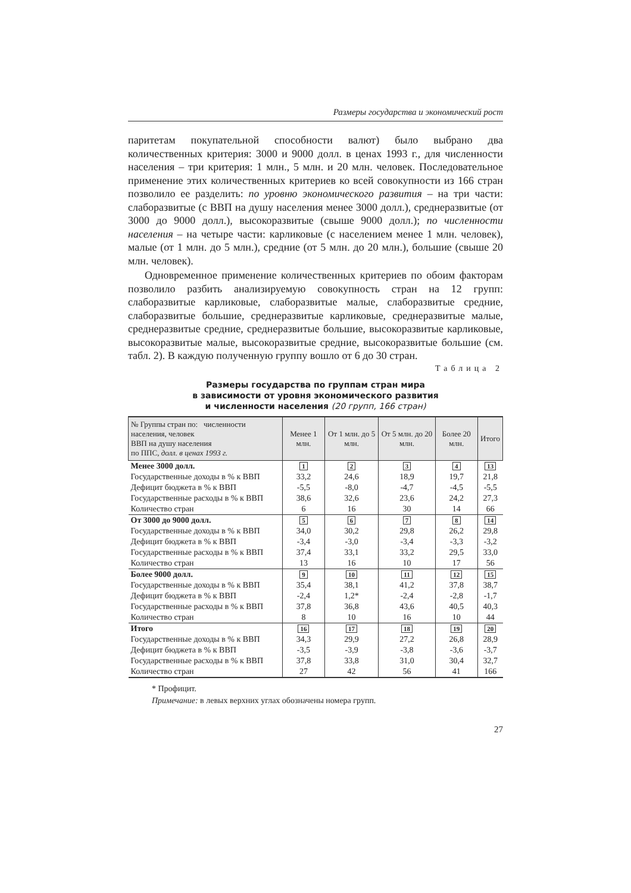Размеры государства и экономический рост
паритетам покупательной способности валют) было выбрано два количественных критерия: 3000 и 9000 долл. в ценах 1993 г., для численности населения – три критерия: 1 млн., 5 млн. и 20 млн. человек. Последовательное применение этих количественных критериев ко всей совокупности из 166 стран позволило ее разделить: по уровню экономического развития – на три части: слаборазвитые (с ВВП на душу населения менее 3000 долл.), среднеразвитые (от 3000 до 9000 долл.), высокоразвитые (свыше 9000 долл.); по численности населения – на четыре части: карликовые (с населением менее 1 млн. человек), малые (от 1 млн. до 5 млн.), средние (от 5 млн. до 20 млн.), большие (свыше 20 млн. человек).
Одновременное применение количественных критериев по обоим факторам позволило разбить анализируемую совокупность стран на 12 групп: слаборазвитые карликовые, слаборазвитые малые, слаборазвитые средние, слаборазвитые большие, среднеразвитые карликовые, среднеразвитые малые, среднеразвитые средние, среднеразвитые большие, высокоразвитые карликовые, высокоразвитые малые, высокоразвитые средние, высокоразвитые большие (см. табл. 2). В каждую полученную группу вошло от 6 до 30 стран.
Таблица 2
Размеры государства по группам стран мира
в зависимости от уровня экономического развития
и численности населения (20 групп, 166 стран)
| № Группы стран по: численности населения, человек ВВП на душу населения по ППС, долл. в ценах 1993 г. | Менее 1 млн. | От 1 млн. до 5 млн. | От 5 млн. до 20 млн. | Более 20 млн. | Итого |
| --- | --- | --- | --- | --- | --- |
| Менее 3000 долл. | 1 | 2 | 3 | 4 | 13 |
| Государственные доходы в % к ВВП | 33,2 | 24,6 | 18,9 | 19,7 | 21,8 |
| Дефицит бюджета в % к ВВП | -5,5 | -8,0 | -4,7 | -4,5 | -5,5 |
| Государственные расходы в % к ВВП | 38,6 | 32,6 | 23,6 | 24,2 | 27,3 |
| Количество стран | 6 | 16 | 30 | 14 | 66 |
| От 3000 до 9000 долл. | 5 | 6 | 7 | 8 | 14 |
| Государственные доходы в % к ВВП | 34,0 | 30,2 | 29,8 | 26,2 | 29,8 |
| Дефицит бюджета в % к ВВП | -3,4 | -3,0 | -3,4 | -3,3 | -3,2 |
| Государственные расходы в % к ВВП | 37,4 | 33,1 | 33,2 | 29,5 | 33,0 |
| Количество стран | 13 | 16 | 10 | 17 | 56 |
| Более 9000 долл. | 9 | 10 | 11 | 12 | 15 |
| Государственные доходы в % к ВВП | 35,4 | 38,1 | 41,2 | 37,8 | 38,7 |
| Дефицит бюджета в % к ВВП | -2,4 | 1,2* | -2,4 | -2,8 | -1,7 |
| Государственные расходы в % к ВВП | 37,8 | 36,8 | 43,6 | 40,5 | 40,3 |
| Количество стран | 8 | 10 | 16 | 10 | 44 |
| Итого | 16 | 17 | 18 | 19 | 20 |
| Государственные доходы в % к ВВП | 34,3 | 29,9 | 27,2 | 26,8 | 28,9 |
| Дефицит бюджета в % к ВВП | -3,5 | -3,9 | -3,8 | -3,6 | -3,7 |
| Государственные расходы в % к ВВП | 37,8 | 33,8 | 31,0 | 30,4 | 32,7 |
| Количество стран | 27 | 42 | 56 | 41 | 166 |
* Профицит.
Примечание: в левых верхних углах обозначены номера групп.
27